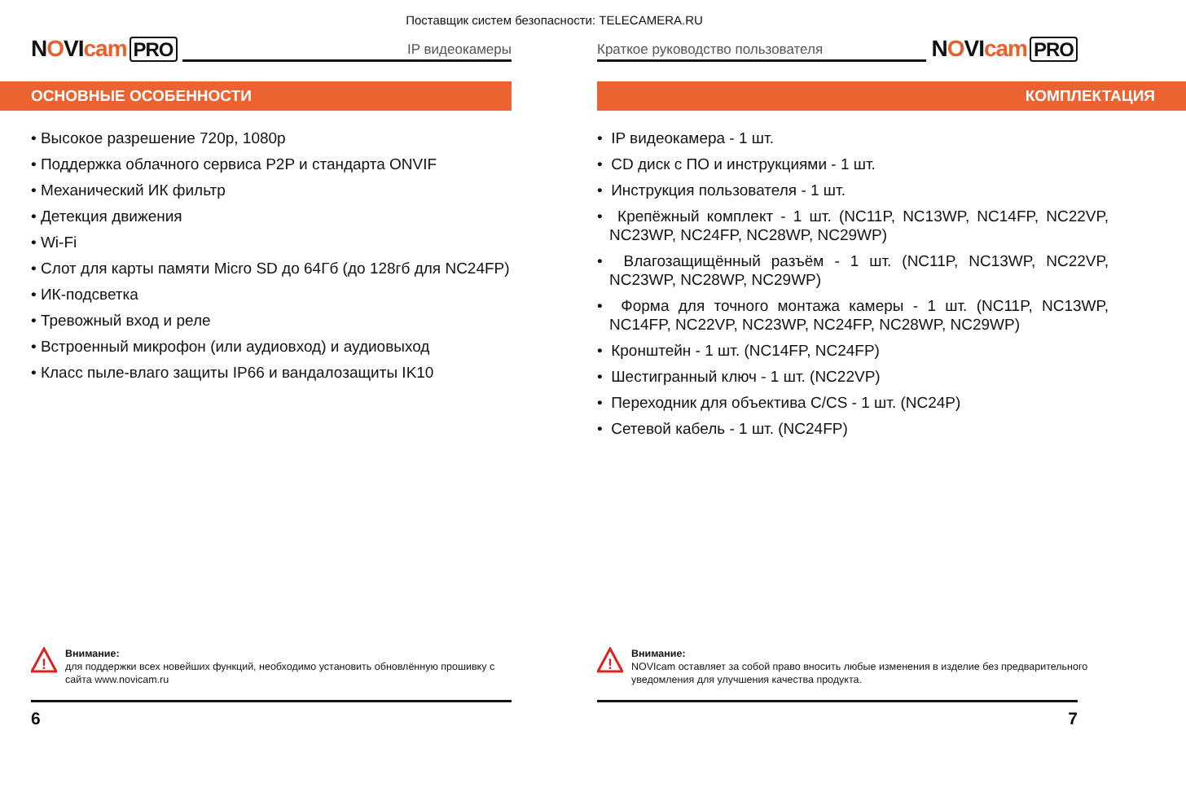Поставщик систем безопасности: TELECAMERA.RU
NOVIcam PRO
IP видеокамеры
ОСНОВНЫЕ ОСОБЕННОСТИ
• Высокое разрешение 720p, 1080p
• Поддержка облачного сервиса P2P и стандарта ONVIF
• Механический ИК фильтр
• Детекция движения
• Wi-Fi
• Слот для карты памяти Micro SD до 64Гб (до 128гб для NC24FP)
• ИК-подсветка
• Тревожный вход и реле
• Встроенный микрофон (или аудиовход) и аудиовыход
• Класс пыле-влаго защиты IP66 и вандалозащиты IK10
!
Внимание:
для поддержки всех новейших функций, необходимо установить обновлённую прошивку с сайта www.novicam.ru
6
Краткое руководство пользователя
NOVIcam PRO
КОМПЛЕКТАЦИЯ
• IP видеокамера - 1 шт.
• CD диск с ПО и инструкциями - 1 шт.
• Инструкция пользователя - 1 шт.
• Крепёжный комплект - 1 шт. (NC11P, NC13WP, NC14FP, NC22VP, NC23WP, NC24FP, NC28WP, NC29WP)
• Влагозащищённый разъём - 1 шт. (NC11P, NC13WP, NC22VP, NC23WP, NC28WP, NC29WP)
• Форма для точного монтажа камеры - 1 шт. (NC11P, NC13WP, NC14FP, NC22VP, NC23WP, NC24FP, NC28WP, NC29WP)
• Кронштейн - 1 шт. (NC14FP, NC24FP)
• Шестигранный ключ - 1 шт. (NC22VP)
• Переходник для объектива C/CS - 1 шт. (NC24P)
• Сетевой кабель - 1 шт. (NC24FP)
!
Внимание:
NOVIcam оставляет за собой право вносить любые изменения в изделие без предварительного уведомления для улучшения качества продукта.
7